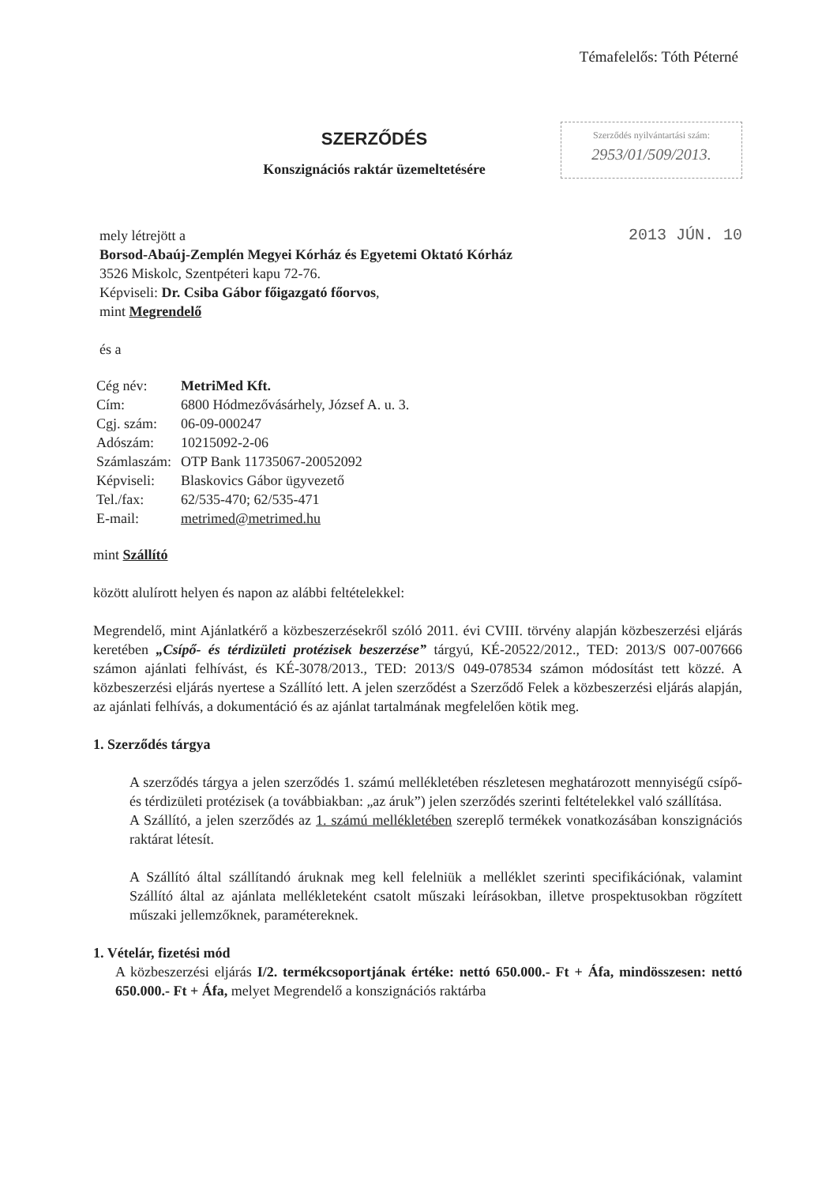Témafelelős: Tóth Péterné
SZERZŐDÉS
Konszignációs raktár üzemeltetésére
Szerződés nyilvántartási szám:
2953/01/509/2013.
2013 JÚN. 10
mely létrejött a
Borsod-Abaúj-Zemplén Megyei Kórház és Egyetemi Oktató Kórház
3526 Miskolc, Szentpéteri kapu 72-76.
Képviseli: Dr. Csiba Gábor főigazgató főorvos,
mint Megrendelő
és a
| Cég név: | MetriMed Kft. |
| Cím: | 6800 Hódmezővásárhely, József A. u. 3. |
| Cgj. szám: | 06-09-000247 |
| Adószám: | 10215092-2-06 |
| Számlaszám: | OTP Bank 11735067-20052092 |
| Képviseli: | Blaskovics Gábor ügyvezető |
| Tel./fax: | 62/535-470; 62/535-471 |
| E-mail: | metrimed@metrimed.hu |
mint Szállító
között alulírott helyen és napon az alábbi feltételekkel:
Megrendelő, mint Ajánlatkérő a közbeszerzésekről szóló 2011. évi CVIII. törvény alapján közbeszerzési eljárás keretében „Csípő- és térdizületi protézisek beszerzése” tárgyú, KÉ-20522/2012., TED: 2013/S 007-007666 számon ajánlati felhívást, és KÉ-3078/2013., TED: 2013/S 049-078534 számon módosítást tett közzé. A közbeszerzési eljárás nyertese a Szállító lett. A jelen szerződést a Szerződő Felek a közbeszerzési eljárás alapján, az ajánlati felhívás, a dokumentáció és az ajánlat tartalmának megfelelően kötik meg.
1. Szerződés tárgya
A szerződés tárgya a jelen szerződés 1. számú mellékletében részletesen meghatározott mennyiségű csípő- és térdizületi protézisek (a továbbiakban: „az áruk”) jelen szerződés szerinti feltételekkel való szállítása.
A Szállító, a jelen szerződés az 1. számú mellékletében szereplő termékek vonatkozásában konszignációs raktárat létesít.
A Szállító által szállítandó áruknak meg kell felelniük a melléklet szerinti specifikációnak, valamint Szállító által az ajánlata mellékleteként csatolt műszaki leírásokban, illetve prospektusokban rögzített műszaki jellemzőknek, paramétereknek.
1. Vételár, fizetési mód
A közbeszerzési eljárás I/2. termékcsoportjának értéke: nettó 650.000.- Ft + Áfa, mindösszesen: nettó 650.000.- Ft + Áfa, melyet Megrendelő a konszignációs raktárba